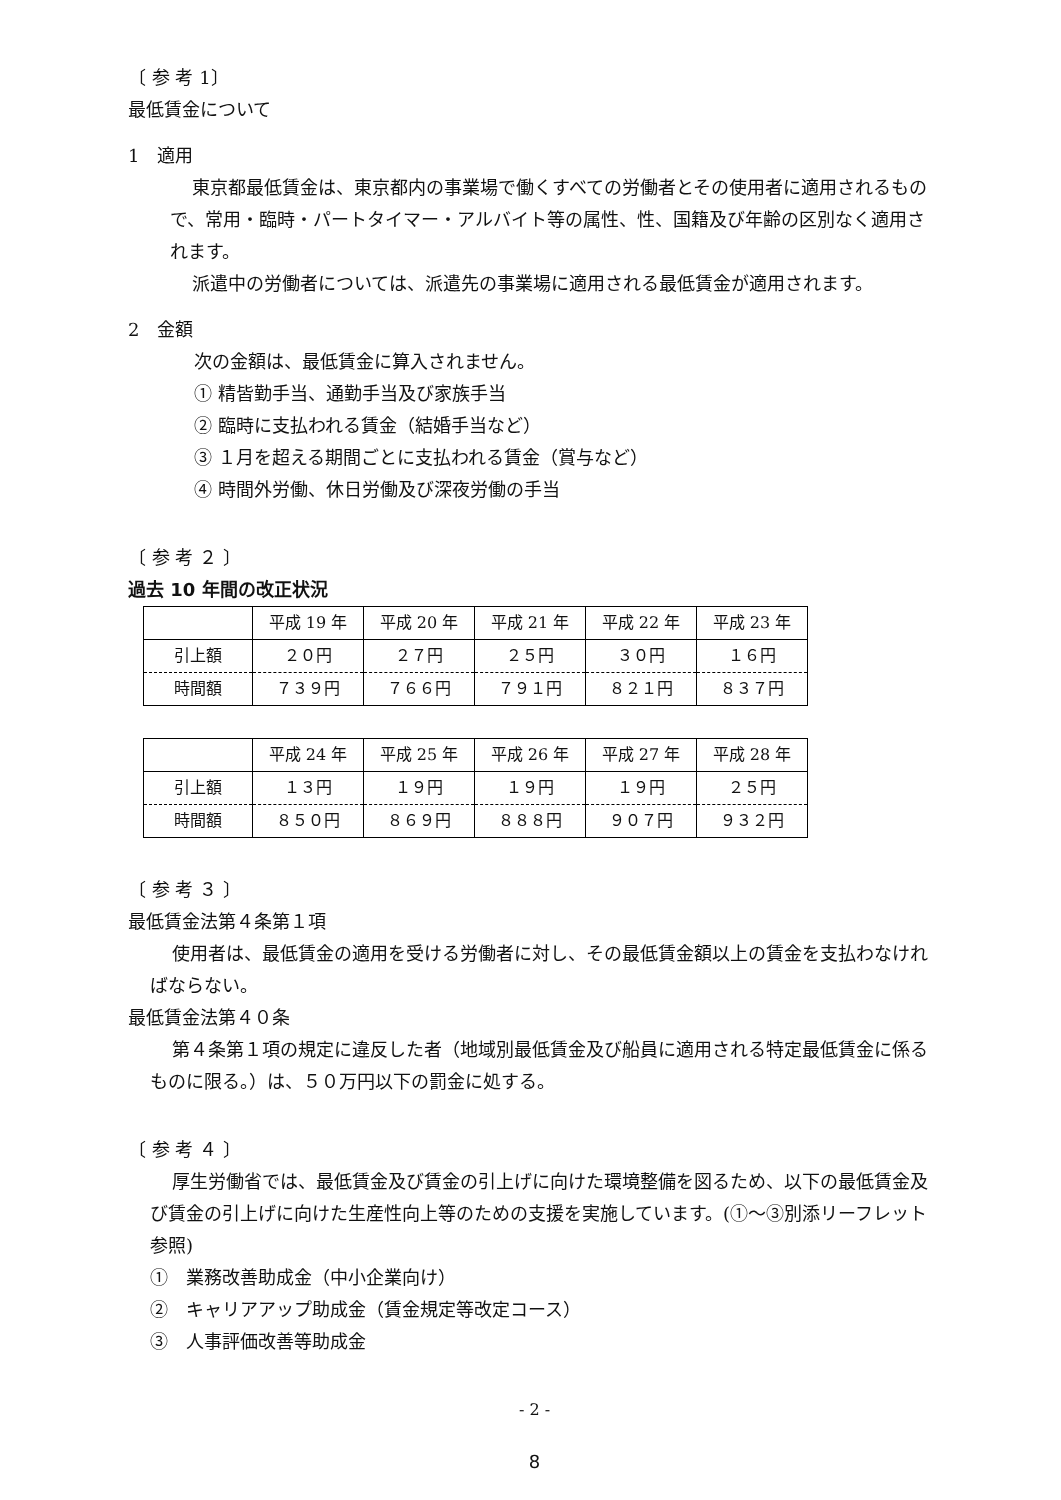〔 参 考 1〕
最低賃金について
1　適用
東京都最低賃金は、東京都内の事業場で働くすべての労働者とその使用者に適用されるもので、常用・臨時・パートタイマー・アルバイト等の属性、性、国籍及び年齢の区別なく適用されます。
派遣中の労働者については、派遣先の事業場に適用される最低賃金が適用されます。
2　金額
次の金額は、最低賃金に算入されません。
① 精皆勤手当、通勤手当及び家族手当
② 臨時に支払われる賃金（結婚手当など）
③ １月を超える期間ごとに支払われる賃金（賞与など）
④ 時間外労働、休日労働及び深夜労働の手当
〔 参 考 ２ 〕
過去 10 年間の改正状況
| | 平成 19 年 | 平成 20 年 | 平成 21 年 | 平成 22 年 | 平成 23 年 |
| 引上額 | ２０円 | ２７円 | ２５円 | ３０円 | １６円 |
| 時間額 | ７３９円 | ７６６円 | ７９１円 | ８２１円 | ８３７円 |
| | 平成 24 年 | 平成 25 年 | 平成 26 年 | 平成 27 年 | 平成 28 年 |
| 引上額 | １３円 | １９円 | １９円 | １９円 | ２５円 |
| 時間額 | ８５０円 | ８６９円 | ８８８円 | ９０７円 | ９３２円 |
〔 参 考 ３ 〕
最低賃金法第４条第１項
使用者は、最低賃金の適用を受ける労働者に対し、その最低賃金額以上の賃金を支払わなければならない。
最低賃金法第４０条
第４条第１項の規定に違反した者（地域別最低賃金及び船員に適用される特定最低賃金に係るものに限る。）は、５０万円以下の罰金に処する。
〔 参 考 ４ 〕
厚生労働省では、最低賃金及び賃金の引上げに向けた環境整備を図るため、以下の最低賃金及び賃金の引上げに向けた生産性向上等のための支援を実施しています。(①～③別添リーフレット参照)
①　業務改善助成金（中小企業向け）
②　キャリアアップ助成金（賃金規定等改定コース）
③　人事評価改善等助成金
- 2 -
8